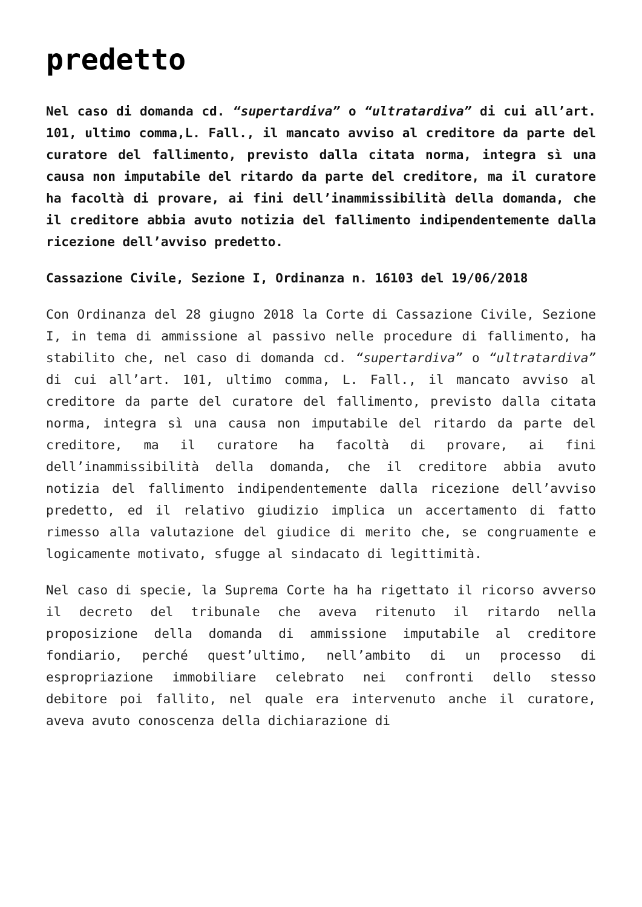predetto
Nel caso di domanda cd. “supertardiva” o “ultratardiva” di cui all’art. 101, ultimo comma,L. Fall., il mancato avviso al creditore da parte del curatore del fallimento, previsto dalla citata norma, integra sì una causa non imputabile del ritardo da parte del creditore, ma il curatore ha facoltà di provare, ai fini dell’inammissibilità della domanda, che il creditore abbia avuto notizia del fallimento indipendentemente dalla ricezione dell’avviso predetto.
Cassazione Civile, Sezione I, Ordinanza n. 16103 del 19/06/2018
Con Ordinanza del 28 giugno 2018 la Corte di Cassazione Civile, Sezione I, in tema di ammissione al passivo nelle procedure di fallimento, ha stabilito che, nel caso di domanda cd. “supertardiva” o “ultratardiva” di cui all’art. 101, ultimo comma, L. Fall., il mancato avviso al creditore da parte del curatore del fallimento, previsto dalla citata norma, integra sì una causa non imputabile del ritardo da parte del creditore, ma il curatore ha facoltà di provare, ai fini dell’inammissibilità della domanda, che il creditore abbia avuto notizia del fallimento indipendentemente dalla ricezione dell’avviso predetto, ed il relativo giudizio implica un accertamento di fatto rimesso alla valutazione del giudice di merito che, se congruamente e logicamente motivato, sfugge al sindacato di legittimità.
Nel caso di specie, la Suprema Corte ha ha rigettato il ricorso avverso il decreto del tribunale che aveva ritenuto il ritardo nella proposizione della domanda di ammissione imputabile al creditore fondiario, perché quest’ultimo, nell’ambito di un processo di espropriazione immobiliare celebrato nei confronti dello stesso debitore poi fallito, nel quale era intervenuto anche il curatore, aveva avuto conoscenza della dichiarazione di